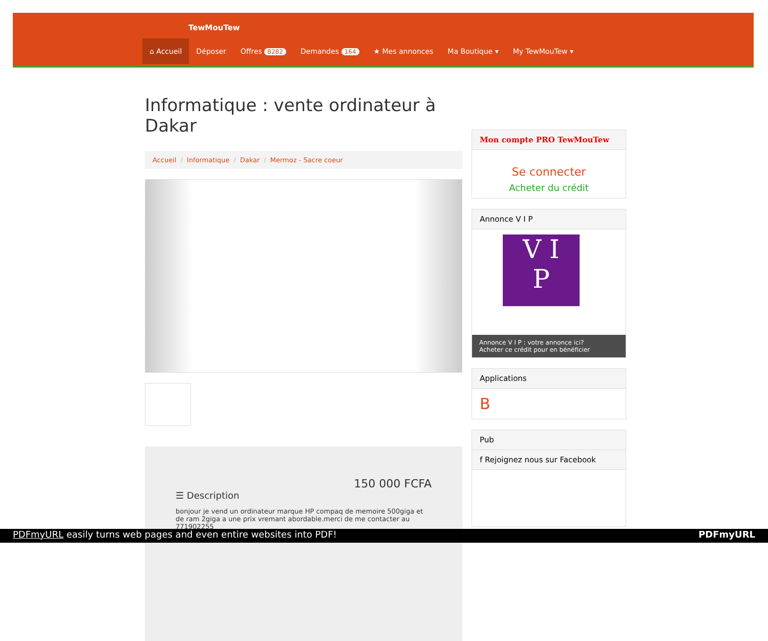TewMouTew
⌂ Accueil Déposer Offres 8282
Demandes 164
★ Mes annonces Ma Boutique ▾ My TewMouTew ▾
Informatique : vente ordinateur à Dakar
Accueil / Informatique / Dakar / Mermoz - Sacre coeur
150 000 FCFA
☰ Description
bonjour je vend un ordinateur marque HP compaq de memoire 500giga et de ram 2giga a une prix vremant abordable.merci de me contacter au 771902255
Mon compte PRO TewMouTew
Se connecter
Acheter du crédit
Annonce V I P
V I
P
Annonce V I P : votre annonce ici?
Acheter ce crédit pour en bénéficier
Applications
B
Pub
f Rejoignez nous sur Facebook
PDFmyURL easily turns web pages and even entire websites into PDF! PDFmyURL